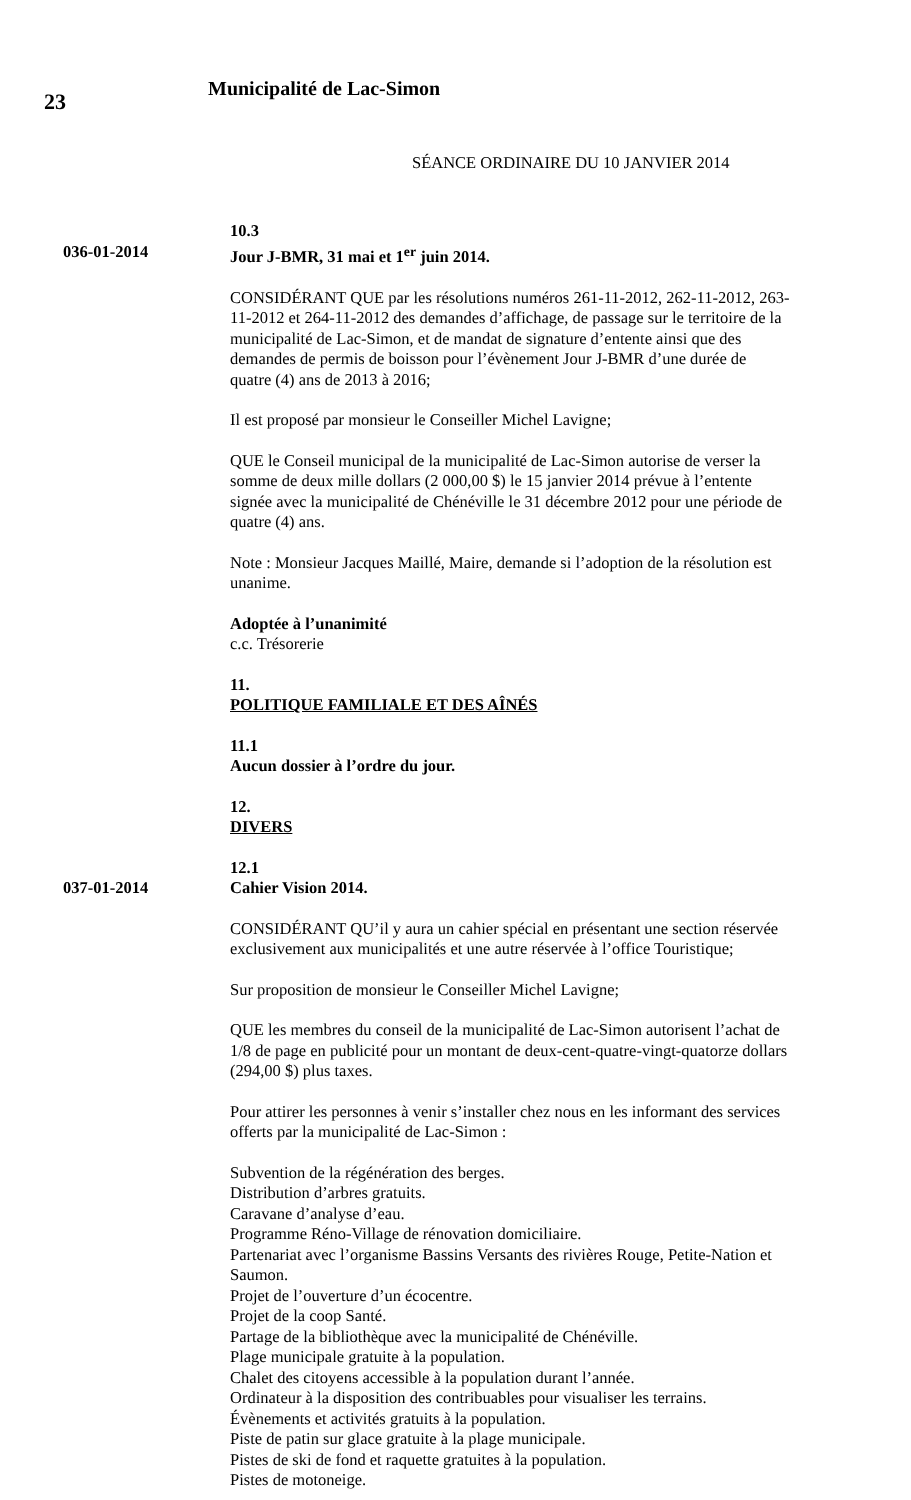23
Municipalité de Lac-Simon
SÉANCE ORDINAIRE DU 10 JANVIER 2014
036-01-2014 10.3
Jour J-BMR, 31 mai et 1<sup>er</sup> juin 2014.
CONSIDÉRANT QUE par les résolutions numéros 261-11-2012, 262-11-2012, 263-11-2012 et 264-11-2012 des demandes d’affichage, de passage sur le territoire de la municipalité de Lac-Simon, et de mandat de signature d’entente ainsi que des demandes de permis de boisson pour l’évènement Jour J-BMR d’une durée de quatre (4) ans de 2013 à 2016;
Il est proposé par monsieur le Conseiller Michel Lavigne;
QUE le Conseil municipal de la municipalité de Lac-Simon autorise de verser la somme de deux mille dollars (2 000,00 $) le 15 janvier 2014 prévue à l’entente signée avec la municipalité de Chénéville le 31 décembre 2012 pour une période de quatre (4) ans.
Note : Monsieur Jacques Maillé, Maire, demande si l’adoption de la résolution est unanime.
Adoptée à l’unanimité
c.c. Trésorerie
11.
POLITIQUE FAMILIALE ET DES AÎNÉS
11.1
Aucun dossier à l’ordre du jour.
12.
DIVERS
037-01-2014 12.1
Cahier Vision 2014.
CONSIDÉRANT QU’il y aura un cahier spécial en présentant une section réservée exclusivement aux municipalités et une autre réservée à l’office Touristique;
Sur proposition de monsieur le Conseiller Michel Lavigne;
QUE les membres du conseil de la municipalité de Lac-Simon autorisent l’achat de 1/8 de page en publicité pour un montant de deux-cent-quatre-vingt-quatorze dollars (294,00 $) plus taxes.
Pour attirer les personnes à venir s’installer chez nous en les informant des services offerts par la municipalité de Lac-Simon :
Subvention de la régénération des berges.
Distribution d’arbres gratuits.
Caravane d’analyse d’eau.
Programme Réno-Village de rénovation domiciliaire.
Partenariat avec l’organisme Bassins Versants des rivières Rouge, Petite-Nation et Saumon.
Projet de l’ouverture d’un écocentre.
Projet de la coop Santé.
Partage de la bibliothèque avec la municipalité de Chénéville.
Plage municipale gratuite à la population.
Chalet des citoyens accessible à la population durant l’année.
Ordinateur à la disposition des contribuables pour visualiser les terrains.
Évènements et activités gratuits à la population.
Piste de patin sur glace gratuite à la plage municipale.
Pistes de ski de fond et raquette gratuites à la population.
Pistes de motoneige.